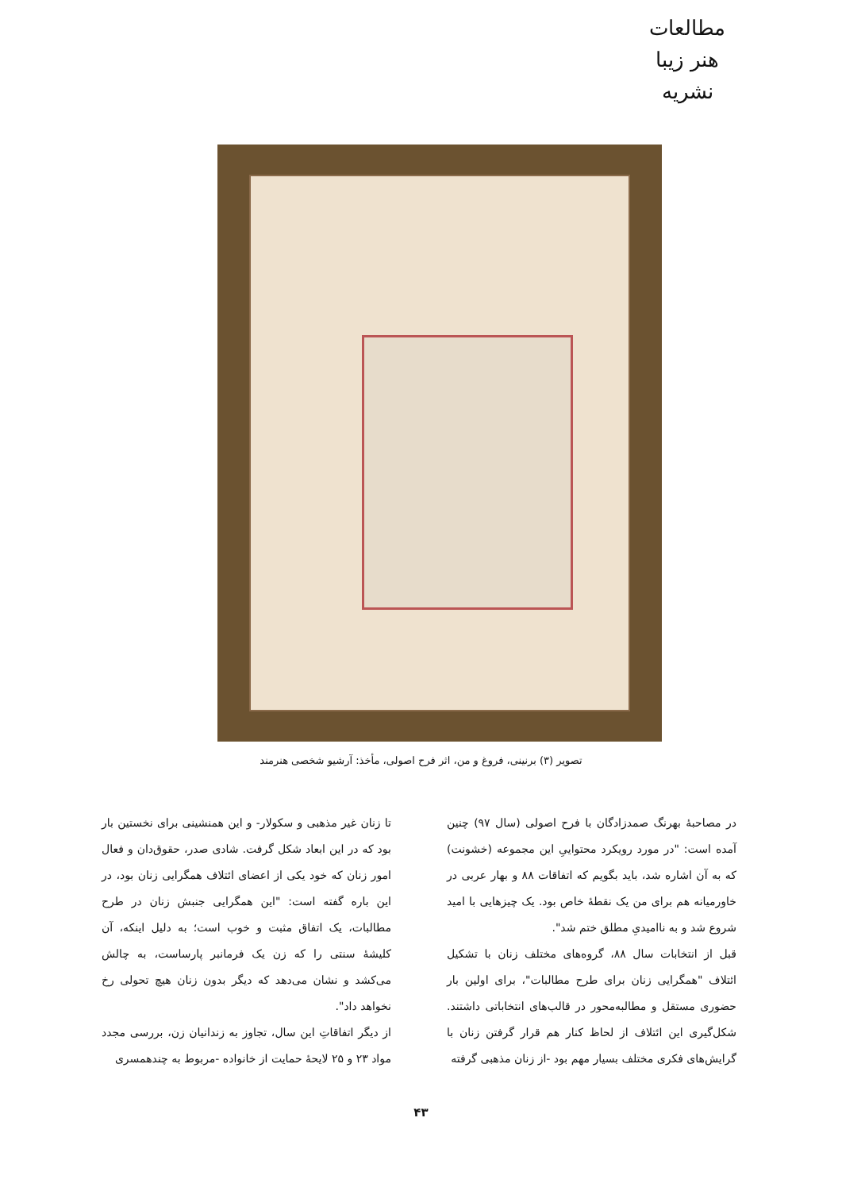مطالعات هنر زیبا
نشریه
تصویر (۳) برنینی، فروغ و من، اثر فرح اصولی، مأخذ: آرشیو شخصی هنرمند
در مصاحبۀ بهرنگ صمدزادگان با فرح اصولی (سال ۹۷) چنین آمده است: "در مورد رویکرد محتواییِ این مجموعه (خشونت) که به آن اشاره شد، باید بگویم که اتفاقات ۸۸ و بهار عربی در خاورمیانه هم برای من یک نقطۀ خاص بود. یک چیزهایی با امید شروع شد و به ناامیدیِ مطلق ختم شد".
قبل از انتخابات سال ۸۸، گروه‌های مختلف زنان با تشکیل ائتلاف "همگرایی زنان برای طرح مطالبات"، برای اولین بار حضوری مستقل و مطالبه‌محور در قالب‌های انتخاباتی داشتند. شکل‌گیری این ائتلاف از لحاظ کنار هم قرار گرفتن زنان با گرایش‌های فکری مختلف بسیار مهم بود -از زنان مذهبی گرفته
تا زنان غیر مذهبی و سکولار- و این همنشینی برای نخستین بار بود که در این ابعاد شکل گرفت. شادی صدر، حقوق‌دان و فعال امور زنان که خود یکی از اعضای ائتلاف همگرایی زنان بود، در این باره گفته است: "این همگرایی جنبش زنان در طرح مطالبات، یک اتفاق مثبت و خوب است؛ به دلیل اینکه، آن کلیشۀ سنتی را که زن یک فرمانبر پارساست، به چالش می‌کشد و نشان می‌دهد که دیگر بدون زنان هیچ تحولی رخ نخواهد داد".
از دیگر اتفاقاتِ این سال، تجاوز به زندانیان زن، بررسی مجدد مواد ۲۳ و ۲۵ لایحۀ حمایت از خانواده -مربوط به چندهمسری
۴۳